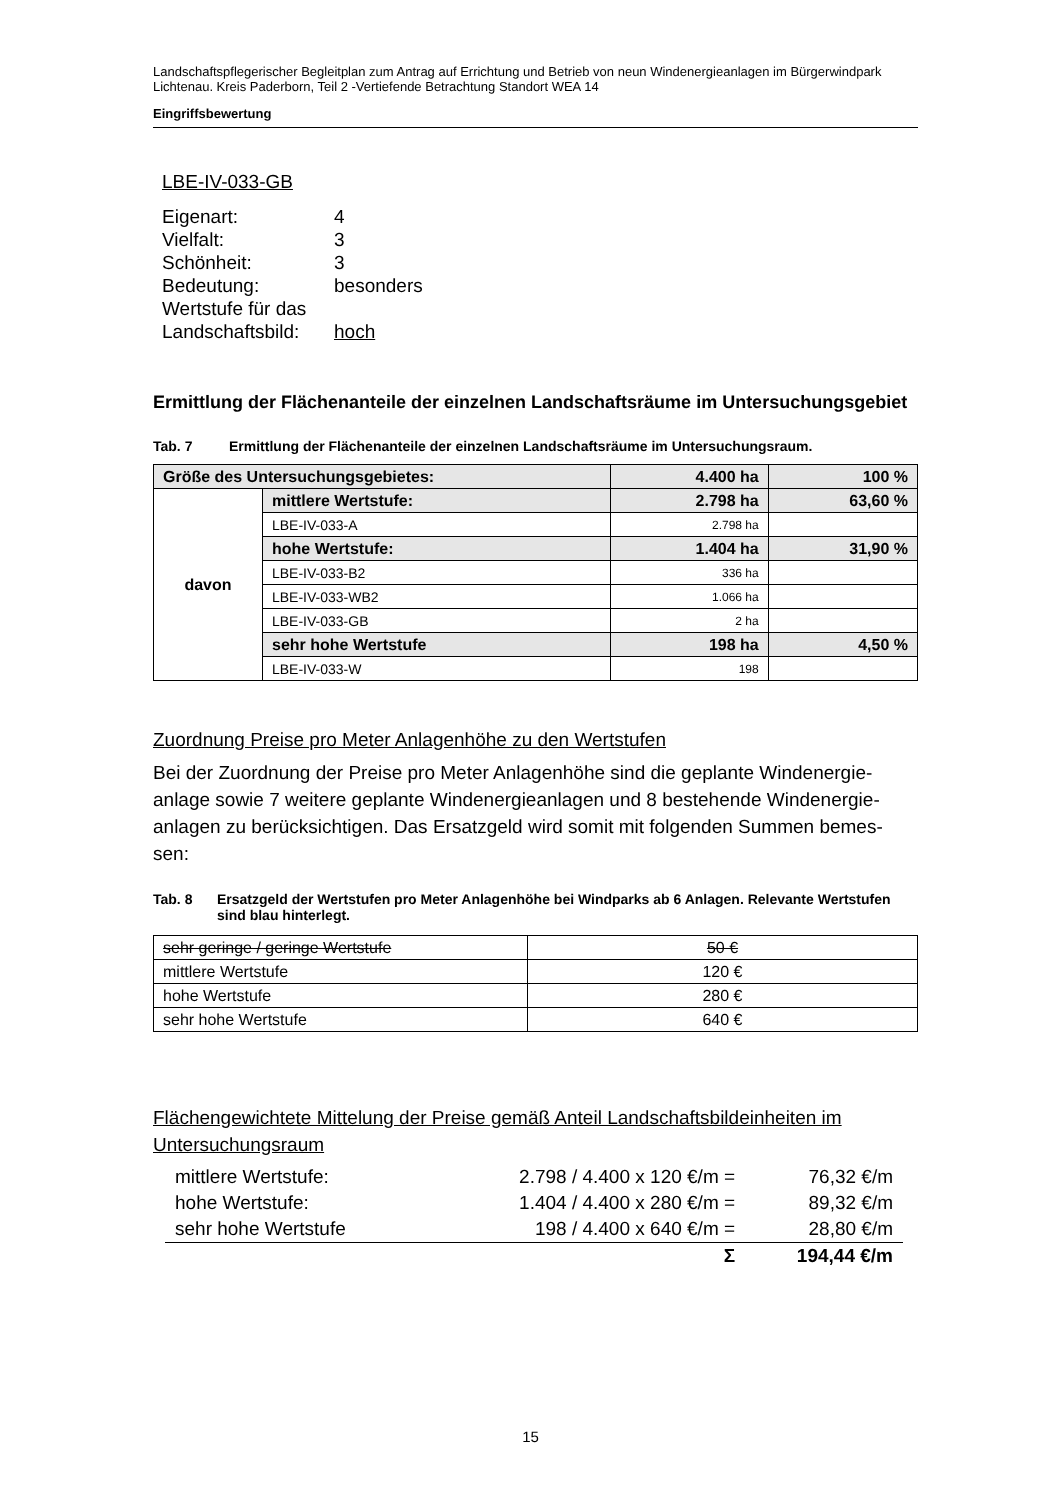Landschaftspflegerischer Begleitplan zum Antrag auf Errichtung und Betrieb von neun Windenergieanlagen im Bürgerwindpark Lichtenau. Kreis Paderborn, Teil 2 -Vertiefende Betrachtung Standort WEA 14
Eingriffsbewertung
LBE-IV-033-GB
| Eigenart: | 4 |
| Vielfalt: | 3 |
| Schönheit: | 3 |
| Bedeutung: | besonders |
| Wertstufe für das | |
| Landschaftsbild: | hoch |
Ermittlung der Flächenanteile der einzelnen Landschaftsräume im Untersuchungsgebiet
Tab. 7 Ermittlung der Flächenanteile der einzelnen Landschaftsräume im Untersuchungsraum.
| Größe des Untersuchungsgebietes: | | 4.400 ha | 100 % |
| davon | mittlere Wertstufe: | 2.798 ha | 63,60 % |
| | LBE-IV-033-A | 2.798 ha | |
| | hohe Wertstufe: | 1.404 ha | 31,90 % |
| | LBE-IV-033-B2 | 336 ha | |
| | LBE-IV-033-WB2 | 1.066 ha | |
| | LBE-IV-033-GB | 2 ha | |
| | sehr hohe Wertstufe | 198 ha | 4,50 % |
| | LBE-IV-033-W | 198 | |
Zuordnung Preise pro Meter Anlagenhöhe zu den Wertstufen
Bei der Zuordnung der Preise pro Meter Anlagenhöhe sind die geplante Windenergie-anlage sowie 7 weitere geplante Windenergieanlagen und 8 bestehende Windenergie-anlagen zu berücksichtigen. Das Ersatzgeld wird somit mit folgenden Summen bemes-sen:
Tab. 8 Ersatzgeld der Wertstufen pro Meter Anlagenhöhe bei Windparks ab 6 Anlagen. Relevante Wertstufen sind blau hinterlegt.
| sehr geringe / geringe Wertstufe | 50 € |
| mittlere Wertstufe | 120 € |
| hohe Wertstufe | 280 € |
| sehr hohe Wertstufe | 640 € |
Flächengewichtete Mittelung der Preise gemäß Anteil Landschaftsbildeinheiten im Untersuchungsraum
| mittlere Wertstufe: | 2.798 / 4.400 x 120 €/m = | 76,32 €/m |
| hohe Wertstufe: | 1.404 / 4.400 x 280 €/m = | 89,32 €/m |
| sehr hohe Wertstufe | 198 / 4.400 x 640 €/m = | 28,80 €/m |
| | Σ | 194,44 €/m |
15